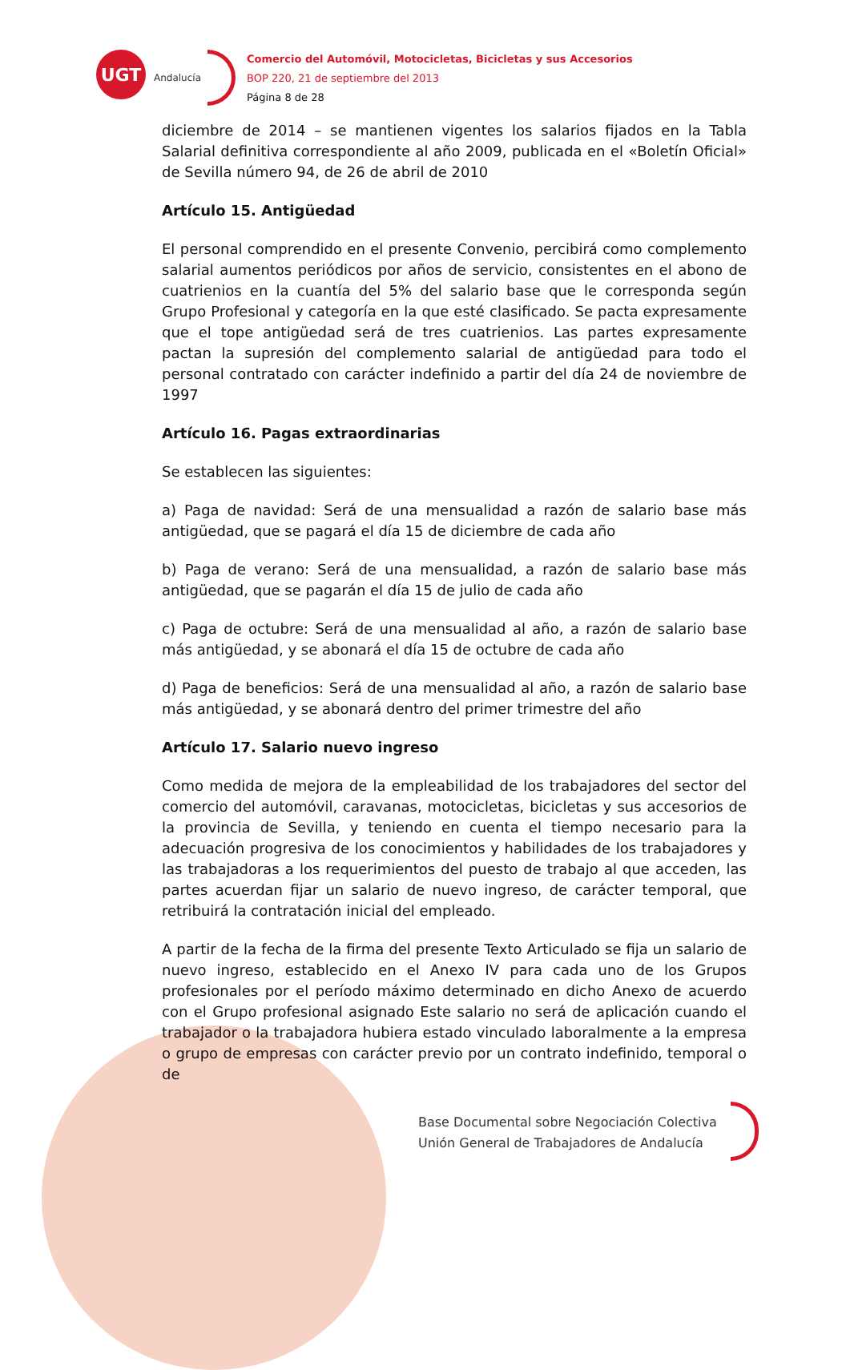UGT
Andalucía
Comercio del Automóvil, Motocicletas, Bicicletas y sus Accesorios
BOP 220, 21 de septiembre del 2013
Página 8 de 28
diciembre de 2014 – se mantienen vigentes los salarios fijados en la Tabla Salarial definitiva correspondiente al año 2009, publicada en el «Boletín Oficial» de Sevilla número 94, de 26 de abril de 2010
Artículo 15. Antigüedad
El personal comprendido en el presente Convenio, percibirá como complemento salarial aumentos periódicos por años de servicio, consistentes en el abono de cuatrienios en la cuantía del 5% del salario base que le corresponda según Grupo Profesional y categoría en la que esté clasificado. Se pacta expresamente que el tope antigüedad será de tres cuatrienios. Las partes expresamente pactan la supresión del complemento salarial de antigüedad para todo el personal contratado con carácter indefinido a partir del día 24 de noviembre de 1997
Artículo 16. Pagas extraordinarias
Se establecen las siguientes:
a) Paga de navidad: Será de una mensualidad a razón de salario base más antigüedad, que se pagará el día 15 de diciembre de cada año
b) Paga de verano: Será de una mensualidad, a razón de salario base más antigüedad, que se pagarán el día 15 de julio de cada año
c) Paga de octubre: Será de una mensualidad al año, a razón de salario base más antigüedad, y se abonará el día 15 de octubre de cada año
d) Paga de beneficios: Será de una mensualidad al año, a razón de salario base más antigüedad, y se abonará dentro del primer trimestre del año
Artículo 17. Salario nuevo ingreso
Como medida de mejora de la empleabilidad de los trabajadores del sector del comercio del automóvil, caravanas, motocicletas, bicicletas y sus accesorios de la provincia de Sevilla, y teniendo en cuenta el tiempo necesario para la adecuación progresiva de los conocimientos y habilidades de los trabajadores y las trabajadoras a los requerimientos del puesto de trabajo al que acceden, las partes acuerdan fijar un salario de nuevo ingreso, de carácter temporal, que retribuirá la contratación inicial del empleado.
A partir de la fecha de la firma del presente Texto Articulado se fija un salario de nuevo ingreso, establecido en el Anexo IV para cada uno de los Grupos profesionales por el período máximo determinado en dicho Anexo de acuerdo con el Grupo profesional asignado Este salario no será de aplicación cuando el trabajador o la trabajadora hubiera estado vinculado laboralmente a la empresa o grupo de empresas con carácter previo por un contrato indefinido, temporal o de
Base Documental sobre Negociación Colectiva
Unión General de Trabajadores de Andalucía